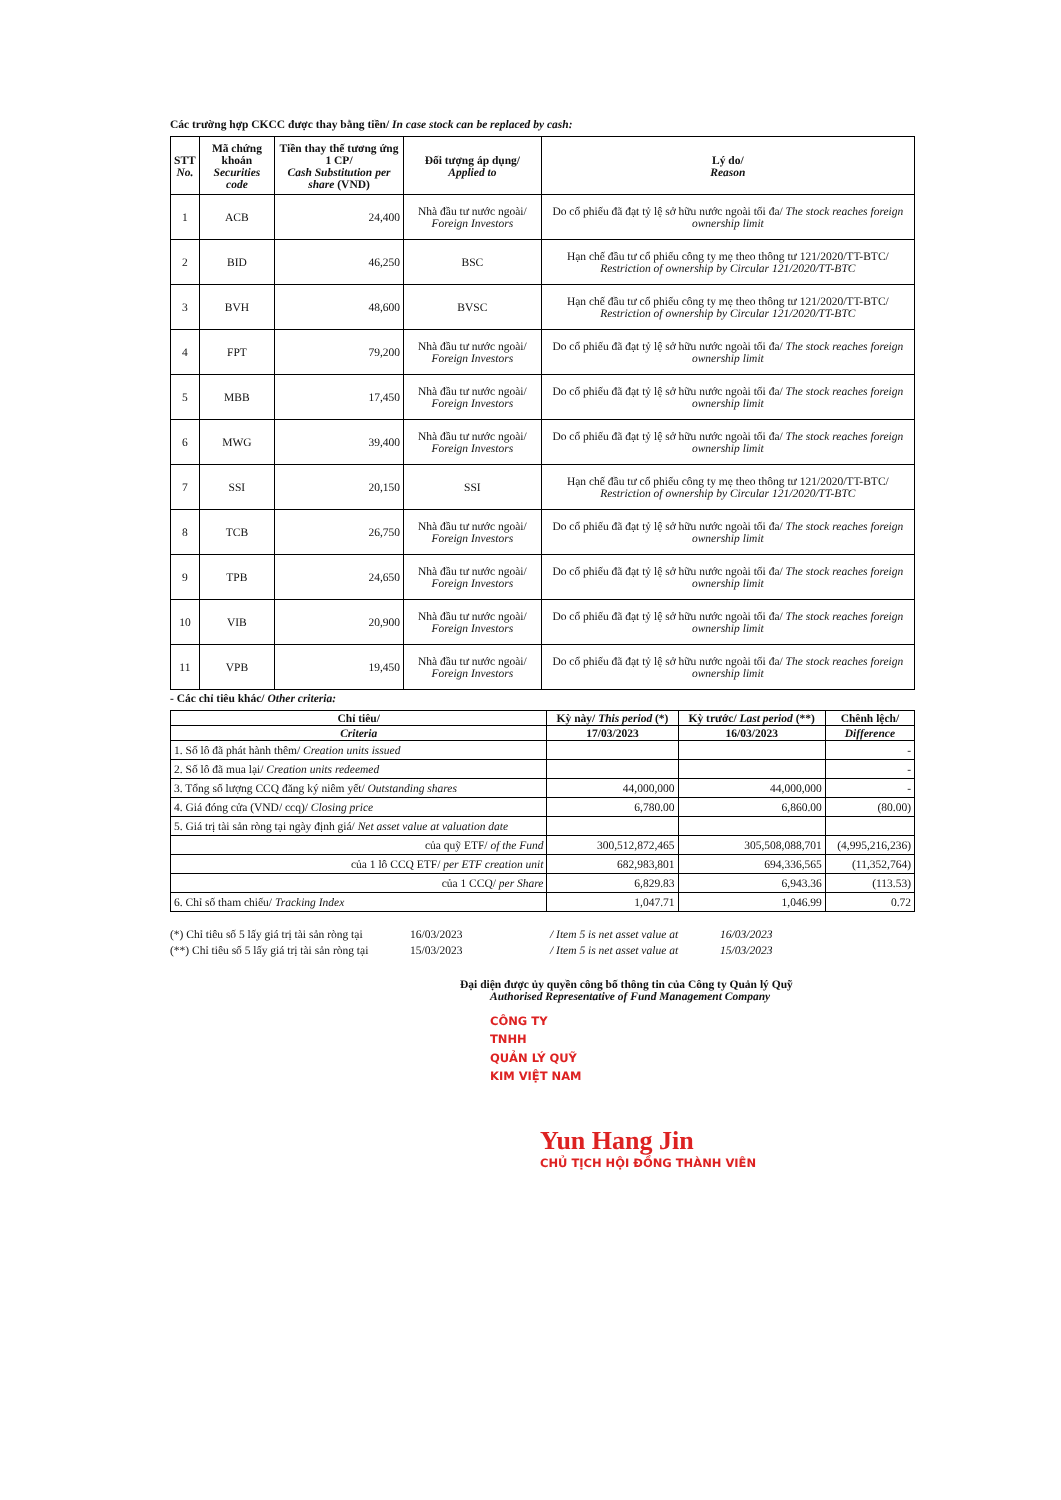Các trường hợp CKCC được thay bằng tiền/ In case stock can be replaced by cash:
| STT No. | Mã chứng khoán Securities code | Tiền thay thế tương ứng 1 CP/ Cash Substitution per share (VND) | Đối tượng áp dụng/ Applied to | Lý do/ Reason |
| 1 | ACB | 24,400 | Nhà đầu tư nước ngoài/ Foreign Investors | Do cổ phiếu đã đạt tỷ lệ sở hữu nước ngoài tối đa/ The stock reaches foreign ownership limit |
| 2 | BID | 46,250 | BSC | Hạn chế đầu tư cổ phiếu công ty mẹ theo thông tư 121/2020/TT-BTC/ Restriction of ownership by Circular 121/2020/TT-BTC |
| 3 | BVH | 48,600 | BVSC | Hạn chế đầu tư cổ phiếu công ty mẹ theo thông tư 121/2020/TT-BTC/ Restriction of ownership by Circular 121/2020/TT-BTC |
| 4 | FPT | 79,200 | Nhà đầu tư nước ngoài/ Foreign Investors | Do cổ phiếu đã đạt tỷ lệ sở hữu nước ngoài tối đa/ The stock reaches foreign ownership limit |
| 5 | MBB | 17,450 | Nhà đầu tư nước ngoài/ Foreign Investors | Do cổ phiếu đã đạt tỷ lệ sở hữu nước ngoài tối đa/ The stock reaches foreign ownership limit |
| 6 | MWG | 39,400 | Nhà đầu tư nước ngoài/ Foreign Investors | Do cổ phiếu đã đạt tỷ lệ sở hữu nước ngoài tối đa/ The stock reaches foreign ownership limit |
| 7 | SSI | 20,150 | SSI | Hạn chế đầu tư cổ phiếu công ty mẹ theo thông tư 121/2020/TT-BTC/ Restriction of ownership by Circular 121/2020/TT-BTC |
| 8 | TCB | 26,750 | Nhà đầu tư nước ngoài/ Foreign Investors | Do cổ phiếu đã đạt tỷ lệ sở hữu nước ngoài tối đa/ The stock reaches foreign ownership limit |
| 9 | TPB | 24,650 | Nhà đầu tư nước ngoài/ Foreign Investors | Do cổ phiếu đã đạt tỷ lệ sở hữu nước ngoài tối đa/ The stock reaches foreign ownership limit |
| 10 | VIB | 20,900 | Nhà đầu tư nước ngoài/ Foreign Investors | Do cổ phiếu đã đạt tỷ lệ sở hữu nước ngoài tối đa/ The stock reaches foreign ownership limit |
| 11 | VPB | 19,450 | Nhà đầu tư nước ngoài/ Foreign Investors | Do cổ phiếu đã đạt tỷ lệ sở hữu nước ngoài tối đa/ The stock reaches foreign ownership limit |
- Các chỉ tiêu khác/ Other criteria:
| Chỉ tiêu/ | Kỳ này/ This period (*) | Kỳ trước/ Last period (**) | Chênh lệch/ |
| --- | --- | --- | --- |
| Criteria | 17/03/2023 | 16/03/2023 | Difference |
| 1. Số lô đã phát hành thêm/ Creation units issued | | | - |
| 2. Số lô đã mua lại/ Creation units redeemed | | | - |
| 3. Tổng số lượng CCQ đăng ký niêm yết/ Outstanding shares | 44,000,000 | 44,000,000 | - |
| 4. Giá đóng cửa (VND/ ccq)/ Closing price | 6,780.00 | 6,860.00 | (80.00) |
| 5. Giá trị tài sản ròng tại ngày định giá/ Net asset value at valuation date | | | |
| của quỹ ETF/ of the Fund | 300,512,872,465 | 305,508,088,701 | (4,995,216,236) |
| của 1 lô CCQ ETF/ per ETF creation unit | 682,983,801 | 694,336,565 | (11,352,764) |
| của 1 CCQ/ per Share | 6,829.83 | 6,943.36 | (113.53) |
| 6. Chỉ số tham chiếu/ Tracking Index | 1,047.71 | 1,046.99 | 0.72 |
(*) Chỉ tiêu số 5 lấy giá trị tài sản ròng tại 16/03/2023 / Item 5 is net asset value at 16/03/2023 (**) Chỉ tiêu số 5 lấy giá trị tài sản ròng tại 15/03/2023 / Item 5 is net asset value at 15/03/2023
Đại diện được ủy quyền công bố thông tin của Công ty Quản lý Quỹ
Authorised Representative of Fund Management Company
CÔNG TY
TNHH
QUẢN LÝ QUỸ
KIM VIỆT NAM
Yun Hang Jin
CHỦ TỊCH HỘI ĐỒNG THÀNH VIÊN